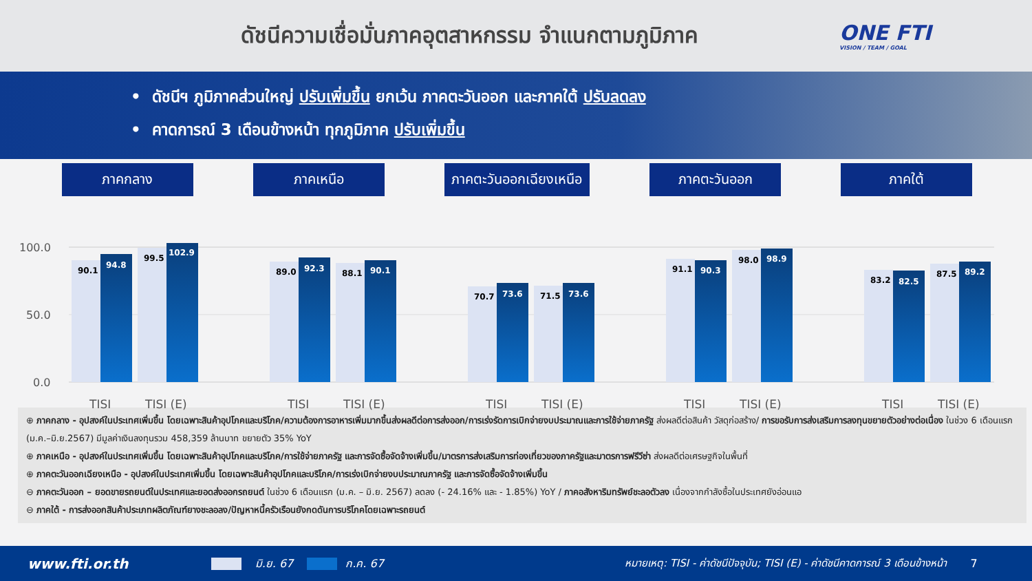ดัชนีความเชื่อมั่นภาคอุตสาหกรรม จำแนกตามภูมิภาค
ONE FTI
VISION / TEAM / GOAL
• ดัชนีฯ ภูมิภาคส่วนใหญ่ ปรับเพิ่มขึ้น ยกเว้น ภาคตะวันออก และภาคใต้ ปรับลดลง
• คาดการณ์ 3 เดือนข้างหน้า ทุกภูมิภาค ปรับเพิ่มขึ้น
ภาคกลาง ภาคเหนือ ภาคตะวันออกเฉียงเหนือ
ภาคตะวันออก ภาคใต้
100.0
50.0
0.0
90.1
94.8
99.5
102.9
89.0
92.3
88.1
90.1
70.7
73.6
71.5
73.6
91.1
90.3
98.0
98.9
83.2
82.5
87.5
89.2
TISI
TISI (E)
TISI
TISI (E)
TISI
TISI (E)
TISI
TISI (E)
TISI
TISI (E)
⊕ ภาคกลาง - อุปสงค์ในประเทศเพิ่มขึ้น โดยเฉพาะสินค้าอุปโภคและบริโภค/ความต้องการอาหารเพิ่มมากขึ้นส่งผลดีต่อการส่งออก/การเร่งรัดการเบิกจ่ายงบประมาณและการใช้จ่ายภาครัฐ ส่งผลดีต่อสินค้า วัสดุก่อสร้าง/ การขอรับการส่งเสริมการลงทุนขยายตัวอย่างต่อเนื่อง ในช่วง 6 เดือนแรก (ม.ค.–มิ.ย.2567) มีมูลค่าเงินลงทุนรวม 458,359 ล้านบาท ขยายตัว 35% YoY
⊕ ภาคเหนือ - อุปสงค์ในประเทศเพิ่มขึ้น โดยเฉพาะสินค้าอุปโภคและบริโภค/การใช้จ่ายภาครัฐ และการจัดซื้อจัดจ้างเพิ่มขึ้น/มาตรการส่งเสริมการท่องเที่ยวของภาครัฐและมาตรการฟรีวีซ่า ส่งผลดีต่อเศรษฐกิจในพื้นที่
⊕ ภาคตะวันออกเฉียงเหนือ - อุปสงค์ในประเทศเพิ่มขึ้น โดยเฉพาะสินค้าอุปโภคและบริโภค/การเร่งเบิกจ่ายงบประมาณภาครัฐ และการจัดซื้อจัดจ้างเพิ่มขึ้น
⊖ ภาคตะวันออก – ยอดขายรถยนต์ในประเทศและยอดส่งออกรถยนต์ ในช่วง 6 เดือนแรก (ม.ค. – มิ.ย. 2567) ลดลง (- 24.16% และ - 1.85%) YoY / ภาคอสังหาริมทรัพย์ชะลอตัวลง เนื่องจากกำลังซื้อในประเทศยังอ่อนแอ
⊖ ภาคใต้ - การส่งออกสินค้าประเภทผลิตภัณฑ์ยางชะลอลง/ปัญหาหนี้ครัวเรือนยังกดดันการบริโภคโดยเฉพาะรถยนต์
www.fti.or.th มิ.ย. 67 ก.ค. 67 หมายเหตุ: TISI - ค่าดัชนีปัจจุบัน; TISI (E) - ค่าดัชนีคาดการณ์ 3 เดือนข้างหน้า 7